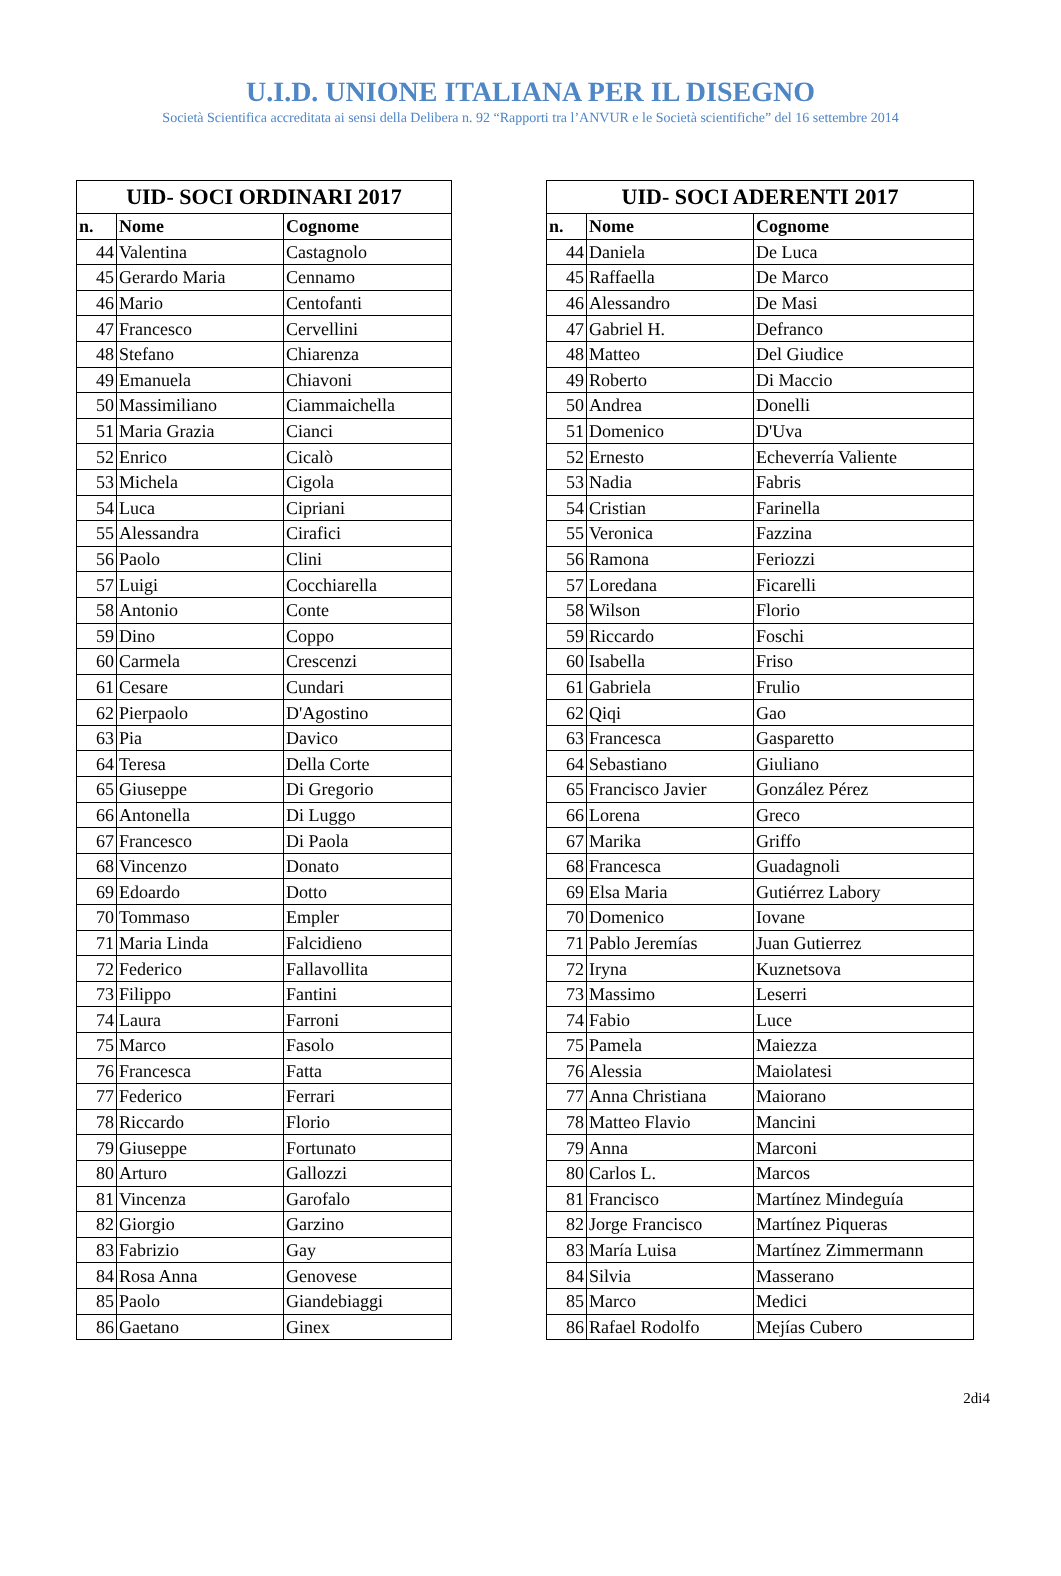U.I.D. UNIONE ITALIANA PER IL DISEGNO
Società Scientifica accreditata ai sensi della Delibera n. 92 “Rapporti tra l’ANVUR e le Società scientifiche” del 16 settembre 2014
| UID- SOCI ORDINARI 2017 | | |
| --- | --- | --- |
| n. | Nome | Cognome |
| 44 | Valentina | Castagnolo |
| 45 | Gerardo Maria | Cennamo |
| 46 | Mario | Centofanti |
| 47 | Francesco | Cervellini |
| 48 | Stefano | Chiarenza |
| 49 | Emanuela | Chiavoni |
| 50 | Massimiliano | Ciammaichella |
| 51 | Maria Grazia | Cianci |
| 52 | Enrico | Cicalò |
| 53 | Michela | Cigola |
| 54 | Luca | Cipriani |
| 55 | Alessandra | Cirafici |
| 56 | Paolo | Clini |
| 57 | Luigi | Cocchiarella |
| 58 | Antonio | Conte |
| 59 | Dino | Coppo |
| 60 | Carmela | Crescenzi |
| 61 | Cesare | Cundari |
| 62 | Pierpaolo | D'Agostino |
| 63 | Pia | Davico |
| 64 | Teresa | Della Corte |
| 65 | Giuseppe | Di Gregorio |
| 66 | Antonella | Di Luggo |
| 67 | Francesco | Di Paola |
| 68 | Vincenzo | Donato |
| 69 | Edoardo | Dotto |
| 70 | Tommaso | Empler |
| 71 | Maria Linda | Falcidieno |
| 72 | Federico | Fallavollita |
| 73 | Filippo | Fantini |
| 74 | Laura | Farroni |
| 75 | Marco | Fasolo |
| 76 | Francesca | Fatta |
| 77 | Federico | Ferrari |
| 78 | Riccardo | Florio |
| 79 | Giuseppe | Fortunato |
| 80 | Arturo | Gallozzi |
| 81 | Vincenza | Garofalo |
| 82 | Giorgio | Garzino |
| 83 | Fabrizio | Gay |
| 84 | Rosa Anna | Genovese |
| 85 | Paolo | Giandebiaggi |
| 86 | Gaetano | Ginex |
| UID- SOCI ADERENTI 2017 | | |
| --- | --- | --- |
| n. | Nome | Cognome |
| 44 | Daniela | De Luca |
| 45 | Raffaella | De Marco |
| 46 | Alessandro | De Masi |
| 47 | Gabriel H. | Defranco |
| 48 | Matteo | Del Giudice |
| 49 | Roberto | Di Maccio |
| 50 | Andrea | Donelli |
| 51 | Domenico | D'Uva |
| 52 | Ernesto | Echeverría Valiente |
| 53 | Nadia | Fabris |
| 54 | Cristian | Farinella |
| 55 | Veronica | Fazzina |
| 56 | Ramona | Feriozzi |
| 57 | Loredana | Ficarelli |
| 58 | Wilson | Florio |
| 59 | Riccardo | Foschi |
| 60 | Isabella | Friso |
| 61 | Gabriela | Frulio |
| 62 | Qiqi | Gao |
| 63 | Francesca | Gasparetto |
| 64 | Sebastiano | Giuliano |
| 65 | Francisco Javier | González Pérez |
| 66 | Lorena | Greco |
| 67 | Marika | Griffo |
| 68 | Francesca | Guadagnoli |
| 69 | Elsa Maria | Gutiérrez Labory |
| 70 | Domenico | Iovane |
| 71 | Pablo Jeremías | Juan Gutierrez |
| 72 | Iryna | Kuznetsova |
| 73 | Massimo | Leserri |
| 74 | Fabio | Luce |
| 75 | Pamela | Maiezza |
| 76 | Alessia | Maiolatesi |
| 77 | Anna Christiana | Maiorano |
| 78 | Matteo Flavio | Mancini |
| 79 | Anna | Marconi |
| 80 | Carlos L. | Marcos |
| 81 | Francisco | Martínez Mindeguía |
| 82 | Jorge Francisco | Martínez Piqueras |
| 83 | María Luisa | Martínez Zimmermann |
| 84 | Silvia | Masserano |
| 85 | Marco | Medici |
| 86 | Rafael Rodolfo | Mejías Cubero |
2di4